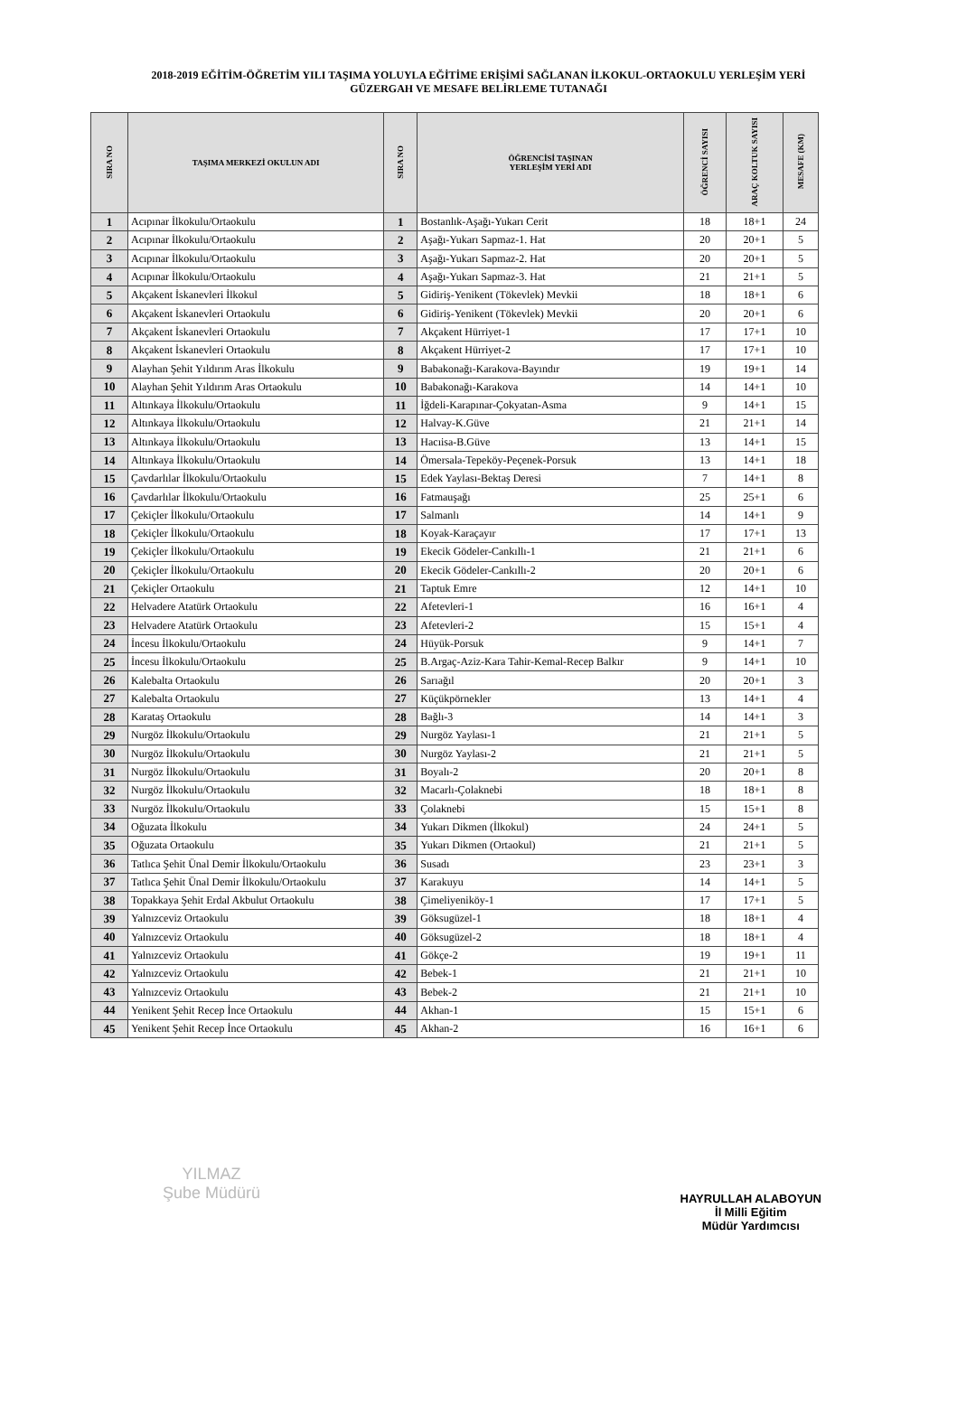2018-2019 EĞİTİM-ÖĞRETİM YILI TAŞIMA YOLUYLA EĞİTİME ERİŞİMİ SAĞLANAN İLKOKUL-ORTAOKULU YERLEŞİM YERİ
GÜZERGAH VE MESAFE BELİRLEME TUTANAĞI
| SIRA NO | TAŞIMA MERKEZİ OKULUN ADI | SIRA NO | ÖĞRENCİSİ TAŞINAN YERLEŞİM YERİ ADI | ÖĞRENCİ SAYISI | ARAÇ KOLTUK SAYISI | MESAFE (KM) |
| --- | --- | --- | --- | --- | --- | --- |
| 1 | Acıpınar İlkokulu/Ortaokulu | 1 | Bostanlık-Aşağı-Yukarı Cerit | 18 | 18+1 | 24 |
| 2 | Acıpınar İlkokulu/Ortaokulu | 2 | Aşağı-Yukarı Sapmaz-1. Hat | 20 | 20+1 | 5 |
| 3 | Acıpınar İlkokulu/Ortaokulu | 3 | Aşağı-Yukarı Sapmaz-2. Hat | 20 | 20+1 | 5 |
| 4 | Acıpınar İlkokulu/Ortaokulu | 4 | Aşağı-Yukarı Sapmaz-3. Hat | 21 | 21+1 | 5 |
| 5 | Akçakent İskanevleri İlkokul | 5 | Gidiriş-Yenikent (Tökevlek) Mevkii | 18 | 18+1 | 6 |
| 6 | Akçakent İskanevleri Ortaokulu | 6 | Gidiriş-Yenikent (Tökevlek) Mevkii | 20 | 20+1 | 6 |
| 7 | Akçakent İskanevleri Ortaokulu | 7 | Akçakent Hürriyet-1 | 17 | 17+1 | 10 |
| 8 | Akçakent İskanevleri Ortaokulu | 8 | Akçakent Hürriyet-2 | 17 | 17+1 | 10 |
| 9 | Alayhan Şehit Yıldırım Aras İlkokulu | 9 | Babakonağı-Karakova-Bayındır | 19 | 19+1 | 14 |
| 10 | Alayhan Şehit Yıldırım Aras Ortaokulu | 10 | Babakonağı-Karakova | 14 | 14+1 | 10 |
| 11 | Altınkaya İlkokulu/Ortaokulu | 11 | İğdeli-Karapınar-Çokyatan-Asma | 9 | 14+1 | 15 |
| 12 | Altınkaya İlkokulu/Ortaokulu | 12 | Halvay-K.Güve | 21 | 21+1 | 14 |
| 13 | Altınkaya İlkokulu/Ortaokulu | 13 | Hacıisa-B.Güve | 13 | 14+1 | 15 |
| 14 | Altınkaya İlkokulu/Ortaokulu | 14 | Ömersala-Tepeköy-Peçenek-Porsuk | 13 | 14+1 | 18 |
| 15 | Çavdarlılar İlkokulu/Ortaokulu | 15 | Edek Yaylası-Bektaş Deresi | 7 | 14+1 | 8 |
| 16 | Çavdarlılar İlkokulu/Ortaokulu | 16 | Fatmauşağı | 25 | 25+1 | 6 |
| 17 | Çekiçler İlkokulu/Ortaokulu | 17 | Salmanlı | 14 | 14+1 | 9 |
| 18 | Çekiçler İlkokulu/Ortaokulu | 18 | Koyak-Karaçayır | 17 | 17+1 | 13 |
| 19 | Çekiçler İlkokulu/Ortaokulu | 19 | Ekecik Gödeler-Cankıllı-1 | 21 | 21+1 | 6 |
| 20 | Çekiçler İlkokulu/Ortaokulu | 20 | Ekecik Gödeler-Cankıllı-2 | 20 | 20+1 | 6 |
| 21 | Çekiçler Ortaokulu | 21 | Taptuk Emre | 12 | 14+1 | 10 |
| 22 | Helvadere Atatürk Ortaokulu | 22 | Afetevleri-1 | 16 | 16+1 | 4 |
| 23 | Helvadere Atatürk Ortaokulu | 23 | Afetevleri-2 | 15 | 15+1 | 4 |
| 24 | İncesu İlkokulu/Ortaokulu | 24 | Hüyük-Porsuk | 9 | 14+1 | 7 |
| 25 | İncesu İlkokulu/Ortaokulu | 25 | B.Argaç-Aziz-Kara Tahir-Kemal-Recep Balkır | 9 | 14+1 | 10 |
| 26 | Kalebalta Ortaokulu | 26 | Sarıağıl | 20 | 20+1 | 3 |
| 27 | Kalebalta Ortaokulu | 27 | Küçükpörnekler | 13 | 14+1 | 4 |
| 28 | Karataş Ortaokulu | 28 | Bağlı-3 | 14 | 14+1 | 3 |
| 29 | Nurgöz İlkokulu/Ortaokulu | 29 | Nurgöz Yaylası-1 | 21 | 21+1 | 5 |
| 30 | Nurgöz İlkokulu/Ortaokulu | 30 | Nurgöz Yaylası-2 | 21 | 21+1 | 5 |
| 31 | Nurgöz İlkokulu/Ortaokulu | 31 | Boyalı-2 | 20 | 20+1 | 8 |
| 32 | Nurgöz İlkokulu/Ortaokulu | 32 | Macarlı-Çolaknebi | 18 | 18+1 | 8 |
| 33 | Nurgöz İlkokulu/Ortaokulu | 33 | Çolaknebi | 15 | 15+1 | 8 |
| 34 | Oğuzata İlkokulu | 34 | Yukarı Dikmen (İlkokul) | 24 | 24+1 | 5 |
| 35 | Oğuzata Ortaokulu | 35 | Yukarı Dikmen (Ortaokul) | 21 | 21+1 | 5 |
| 36 | Tatlıca Şehit Ünal Demir İlkokulu/Ortaokulu | 36 | Susadı | 23 | 23+1 | 3 |
| 37 | Tatlıca Şehit Ünal Demir İlkokulu/Ortaokulu | 37 | Karakuyu | 14 | 14+1 | 5 |
| 38 | Topakkaya Şehit Erdal Akbulut Ortaokulu | 38 | Çimeliyeniköy-1 | 17 | 17+1 | 5 |
| 39 | Yalnızceviz Ortaokulu | 39 | Göksugüzel-1 | 18 | 18+1 | 4 |
| 40 | Yalnızceviz Ortaokulu | 40 | Göksugüzel-2 | 18 | 18+1 | 4 |
| 41 | Yalnızceviz Ortaokulu | 41 | Gökçe-2 | 19 | 19+1 | 11 |
| 42 | Yalnızceviz Ortaokulu | 42 | Bebek-1 | 21 | 21+1 | 10 |
| 43 | Yalnızceviz Ortaokulu | 43 | Bebek-2 | 21 | 21+1 | 10 |
| 44 | Yenikent Şehit Recep İnce Ortaokulu | 44 | Akhan-1 | 15 | 15+1 | 6 |
| 45 | Yenikent Şehit Recep İnce Ortaokulu | 45 | Akhan-2 | 16 | 16+1 | 6 |
YILMAZ
Şube Müdürü
HAYRULLAH ALABOYUN
İl Milli Eğitim
Müdür Yardımcısı